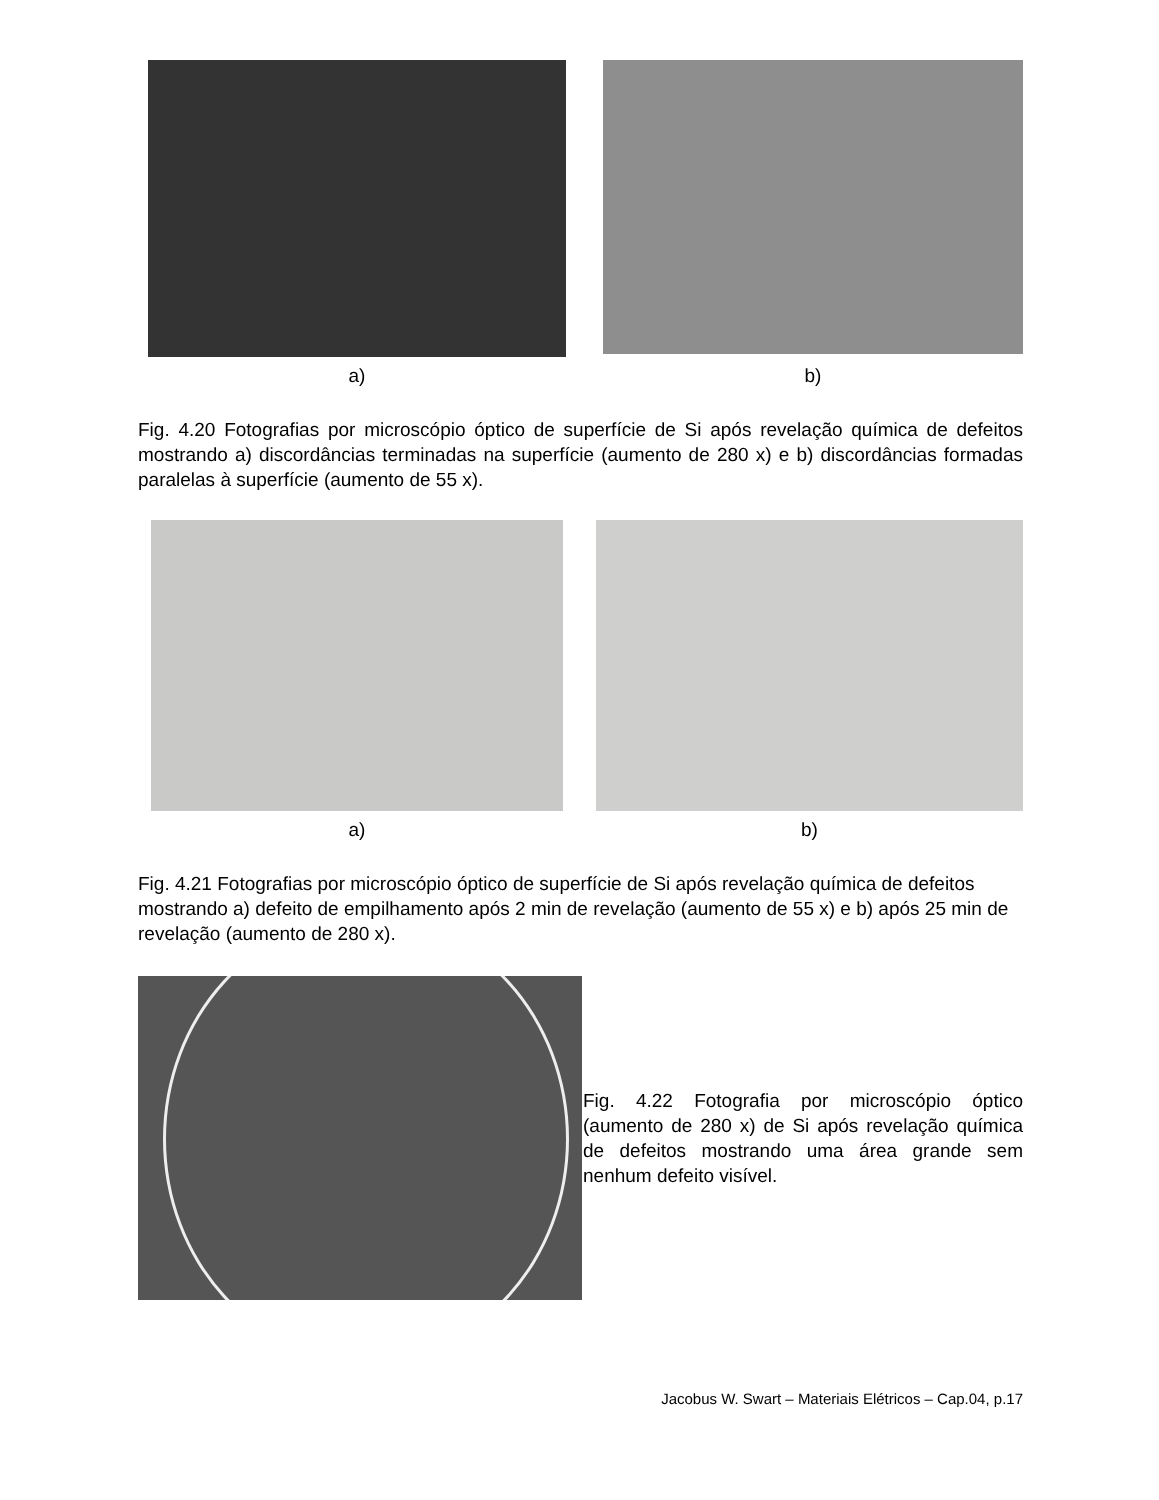a)
b)
Fig. 4.20 Fotografias por microscópio óptico de superfície de Si após revelação química de defeitos mostrando a) discordâncias terminadas na superfície (aumento de 280 x) e b) discordâncias formadas paralelas à superfície (aumento de 55 x).
a) b)
Fig. 4.21 Fotografias por microscópio óptico de superfície de Si após revelação química de defeitos mostrando a) defeito de empilhamento após 2 min de revelação (aumento de 55 x) e b) após 25 min de revelação (aumento de 280 x).
Fig. 4.22 Fotografia por microscópio óptico (aumento de 280 x) de Si após revelação química de defeitos mostrando uma área grande sem nenhum defeito visível.
Jacobus W. Swart – Materiais Elétricos – Cap.04, p.17